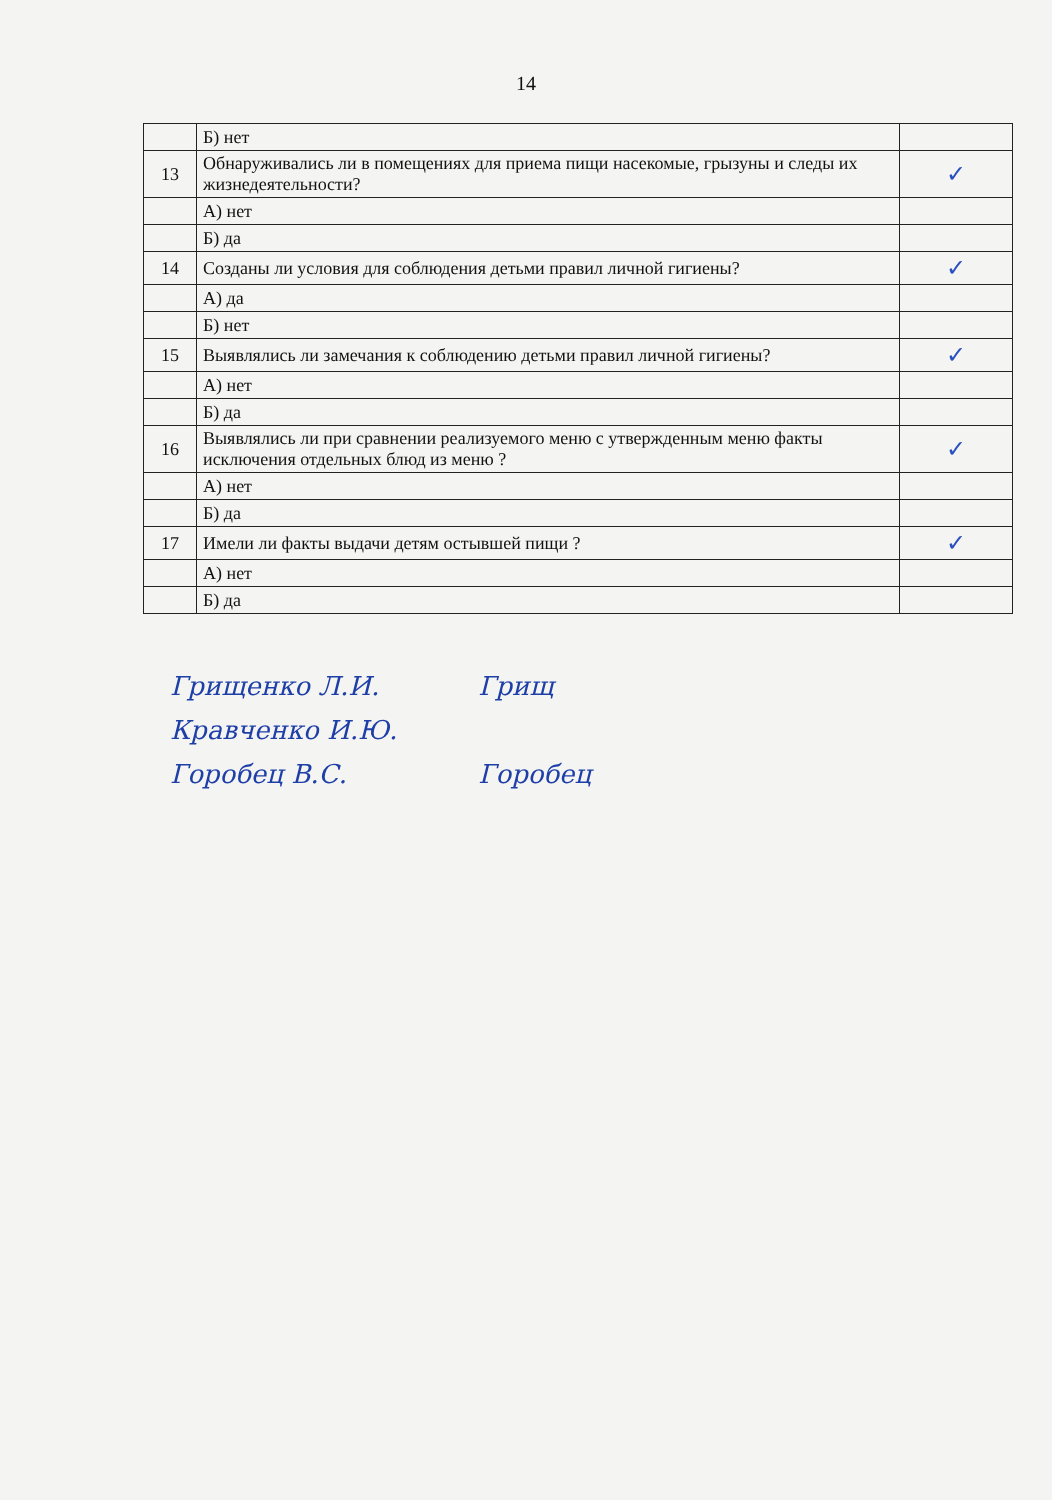14
| | Б) нет | |
| 13 | Обнаруживались ли в помещениях для приема пищи насекомые, грызуны и следы их жизнедеятельности? | ✓ |
| | А) нет | |
| | Б) да | |
| 14 | Созданы ли условия для соблюдения детьми правил личной гигиены? | ✓ |
| | А) да | |
| | Б) нет | |
| 15 | Выявлялись ли замечания к соблюдению детьми правил личной гигиены? | ✓ |
| | А) нет | |
| | Б) да | |
| 16 | Выявлялись ли при сравнении реализуемого меню с утвержденным меню факты исключения отдельных блюд из меню ? | ✓ |
| | А) нет | |
| | Б) да | |
| 17 | Имели ли факты выдачи детям остывшей пищи ? | ✓ |
| | А) нет | |
| | Б) да | |
Грищенко Л.И. Грищ
Кравченко И.Ю.
Горобец В.С. Горобец